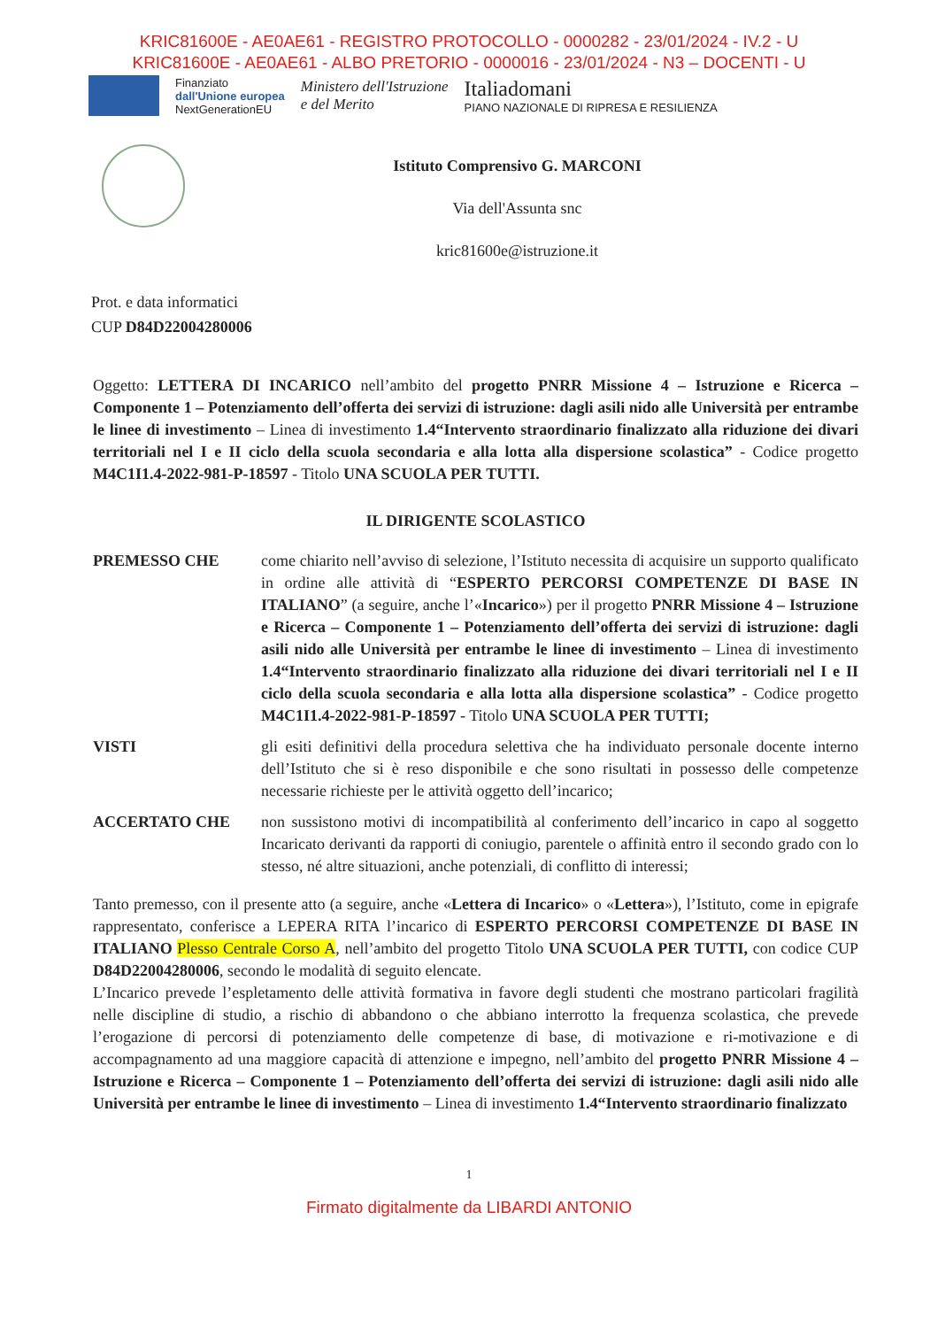KRIC81600E - AE0AE61 - REGISTRO PROTOCOLLO - 0000282 - 23/01/2024 - IV.2 - U
KRIC81600E - AE0AE61 - ALBO PRETORIO - 0000016 - 23/01/2024 - N3 – DOCENTI - U
Finanziato
dall'Unione europea
NextGenerationEU
Ministero dell'Istruzione
e del Merito
Italiadomani
PIANO NAZIONALE DI RIPRESA E RESILIENZA
Istituto Comprensivo G. MARCONI
Via dell'Assunta snc
kric81600e@istruzione.it
Prot. e data informatici
CUP D84D22004280006
Oggetto: LETTERA DI INCARICO nell’ambito del progetto PNRR Missione 4 – Istruzione e Ricerca – Componente 1 – Potenziamento dell’offerta dei servizi di istruzione: dagli asili nido alle Università per entrambe le linee di investimento – Linea di investimento 1.4“Intervento straordinario finalizzato alla riduzione dei divari territoriali nel I e II ciclo della scuola secondaria e alla lotta alla dispersione scolastica” - Codice progetto M4C1I1.4-2022-981-P-18597 - Titolo UNA SCUOLA PER TUTTI.
IL DIRIGENTE SCOLASTICO
PREMESSO CHE come chiarito nell’avviso di selezione, l’Istituto necessita di acquisire un supporto qualificato in ordine alle attività di “ESPERTO PERCORSI COMPETENZE DI BASE IN ITALIANO” (a seguire, anche l’«Incarico») per il progetto PNRR Missione 4 – Istruzione e Ricerca – Componente 1 – Potenziamento dell’offerta dei servizi di istruzione: dagli asili nido alle Università per entrambe le linee di investimento – Linea di investimento 1.4“Intervento straordinario finalizzato alla riduzione dei divari territoriali nel I e II ciclo della scuola secondaria e alla lotta alla dispersione scolastica” - Codice progetto M4C1I1.4-2022-981-P-18597 - Titolo UNA SCUOLA PER TUTTI;
VISTI gli esiti definitivi della procedura selettiva che ha individuato personale docente interno dell’Istituto che si è reso disponibile e che sono risultati in possesso delle competenze necessarie richieste per le attività oggetto dell’incarico;
ACCERTATO CHE non sussistono motivi di incompatibilità al conferimento dell’incarico in capo al soggetto Incaricato derivanti da rapporti di coniugio, parentele o affinità entro il secondo grado con lo stesso, né altre situazioni, anche potenziali, di conflitto di interessi;
Tanto premesso, con il presente atto (a seguire, anche «Lettera di Incarico» o «Lettera»), l’Istituto, come in epigrafe rappresentato, conferisce a LEPERA RITA l’incarico di ESPERTO PERCORSI COMPETENZE DI BASE IN ITALIANO Plesso Centrale Corso A, nell’ambito del progetto Titolo UNA SCUOLA PER TUTTI, con codice CUP D84D22004280006, secondo le modalità di seguito elencate.
L’Incarico prevede l’espletamento delle attività formativa in favore degli studenti che mostrano particolari fragilità nelle discipline di studio, a rischio di abbandono o che abbiano interrotto la frequenza scolastica, che prevede l’erogazione di percorsi di potenziamento delle competenze di base, di motivazione e ri-motivazione e di accompagnamento ad una maggiore capacità di attenzione e impegno, nell’ambito del progetto PNRR Missione 4 – Istruzione e Ricerca – Componente 1 – Potenziamento dell’offerta dei servizi di istruzione: dagli asili nido alle Università per entrambe le linee di investimento – Linea di investimento 1.4“Intervento straordinario finalizzato
1
Firmato digitalmente da LIBARDI ANTONIO